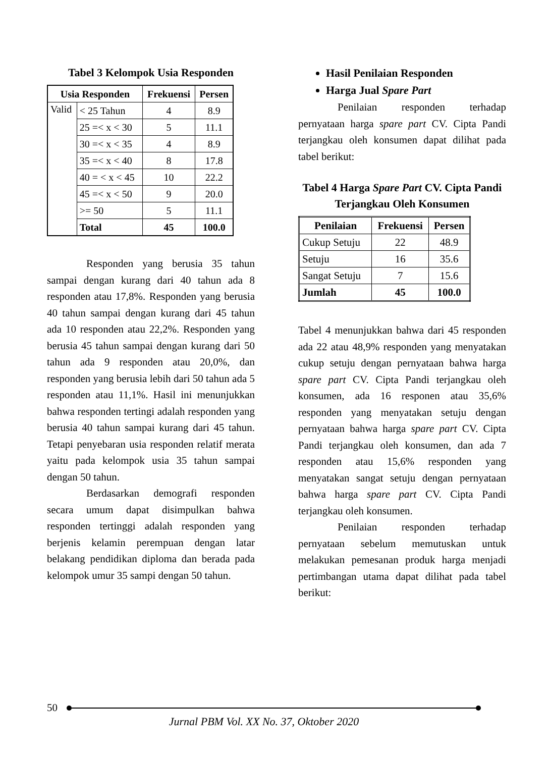Tabel 3 Kelompok Usia Responden
| Usia Responden | | Frekuensi | Persen |
| --- | --- | --- | --- |
| Valid | < 25 Tahun | 4 | 8.9 |
| | 25 =< x < 30 | 5 | 11.1 |
| | 30 =< x < 35 | 4 | 8.9 |
| | 35 =< x < 40 | 8 | 17.8 |
| | 40 = < x < 45 | 10 | 22.2 |
| | 45 =< x < 50 | 9 | 20.0 |
| | >= 50 | 5 | 11.1 |
| | Total | 45 | 100.0 |
Responden yang berusia 35 tahun sampai dengan kurang dari 40 tahun ada 8 responden atau 17,8%. Responden yang berusia 40 tahun sampai dengan kurang dari 45 tahun ada 10 responden atau 22,2%. Responden yang berusia 45 tahun sampai dengan kurang dari 50 tahun ada 9 responden atau 20,0%, dan responden yang berusia lebih dari 50 tahun ada 5 responden atau 11,1%. Hasil ini menunjukkan bahwa responden tertingi adalah responden yang berusia 40 tahun sampai kurang dari 45 tahun. Tetapi penyebaran usia responden relatif merata yaitu pada kelompok usia 35 tahun sampai dengan 50 tahun.
Berdasarkan demografi responden secara umum dapat disimpulkan bahwa responden tertinggi adalah responden yang berjenis kelamin perempuan dengan latar belakang pendidikan diploma dan berada pada kelompok umur 35 sampi dengan 50 tahun.
Hasil Penilaian Responden
Harga Jual Spare Part
Penilaian responden terhadap pernyataan harga spare part CV. Cipta Pandi terjangkau oleh konsumen dapat dilihat pada tabel berikut:
Tabel 4 Harga Spare Part CV. Cipta Pandi Terjangkau Oleh Konsumen
| Penilaian | Frekuensi | Persen |
| --- | --- | --- |
| Cukup Setuju | 22 | 48.9 |
| Setuju | 16 | 35.6 |
| Sangat Setuju | 7 | 15.6 |
| Jumlah | 45 | 100.0 |
Tabel 4 menunjukkan bahwa dari 45 responden ada 22 atau 48,9% responden yang menyatakan cukup setuju dengan pernyataan bahwa harga spare part CV. Cipta Pandi terjangkau oleh konsumen, ada 16 responen atau 35,6% responden yang menyatakan setuju dengan pernyataan bahwa harga spare part CV. Cipta Pandi terjangkau oleh konsumen, dan ada 7 responden atau 15,6% responden yang menyatakan sangat setuju dengan pernyataan bahwa harga spare part CV. Cipta Pandi terjangkau oleh konsumen.
Penilaian responden terhadap pernyataan sebelum memutuskan untuk melakukan pemesanan produk harga menjadi pertimbangan utama dapat dilihat pada tabel berikut:
50
Jurnal PBM Vol. XX No. 37, Oktober 2020